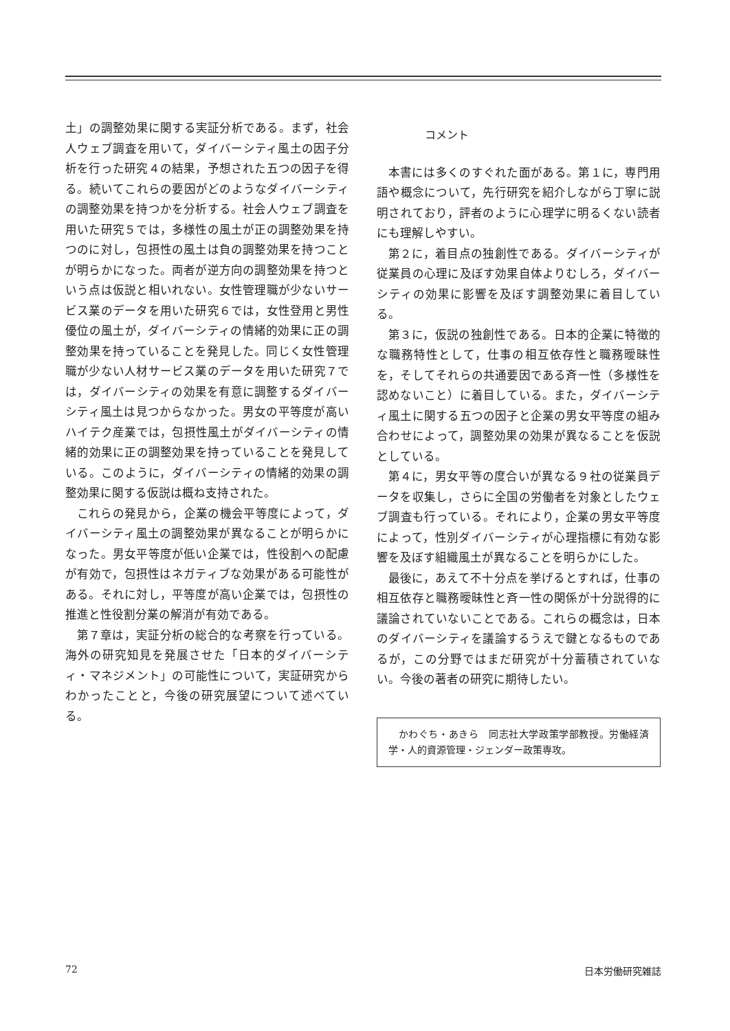土」の調整効果に関する実証分析である。まず，社会人ウェブ調査を用いて，ダイバーシティ風土の因子分析を行った研究４の結果，予想された五つの因子を得る。続いてこれらの要因がどのようなダイバーシティの調整効果を持つかを分析する。社会人ウェブ調査を用いた研究５では，多様性の風土が正の調整効果を持つのに対し，包摂性の風土は負の調整効果を持つことが明らかになった。両者が逆方向の調整効果を持つという点は仮説と相いれない。女性管理職が少ないサービス業のデータを用いた研究６では，女性登用と男性優位の風土が，ダイバーシティの情緒的効果に正の調整効果を持っていることを発見した。同じく女性管理職が少ない人材サービス業のデータを用いた研究７では，ダイバーシティの効果を有意に調整するダイバーシティ風土は見つからなかった。男女の平等度が高いハイテク産業では，包摂性風土がダイバーシティの情緒的効果に正の調整効果を持っていることを発見している。このように，ダイバーシティの情緒的効果の調整効果に関する仮説は概ね支持された。
これらの発見から，企業の機会平等度によって，ダイバーシティ風土の調整効果が異なることが明らかになった。男女平等度が低い企業では，性役割への配慮が有効で，包摂性はネガティブな効果がある可能性がある。それに対し，平等度が高い企業では，包摂性の推進と性役割分業の解消が有効である。
第７章は，実証分析の総合的な考察を行っている。海外の研究知見を発展させた「日本的ダイバーシティ・マネジメント」の可能性について，実証研究からわかったことと，今後の研究展望について述べている。
コメント
本書には多くのすぐれた面がある。第１に，専門用語や概念について，先行研究を紹介しながら丁寧に説明されており，評者のように心理学に明るくない読者にも理解しやすい。
第２に，着目点の独創性である。ダイバーシティが従業員の心理に及ぼす効果自体よりむしろ，ダイバーシティの効果に影響を及ぼす調整効果に着目している。
第３に，仮説の独創性である。日本的企業に特徴的な職務特性として，仕事の相互依存性と職務曖昧性を，そしてそれらの共通要因である斉一性（多様性を認めないこと）に着目している。また，ダイバーシティ風土に関する五つの因子と企業の男女平等度の組み合わせによって，調整効果の効果が異なることを仮説としている。
第４に，男女平等の度合いが異なる９社の従業員データを収集し，さらに全国の労働者を対象としたウェブ調査も行っている。それにより，企業の男女平等度によって，性別ダイバーシティが心理指標に有効な影響を及ぼす組織風土が異なることを明らかにした。
最後に，あえて不十分点を挙げるとすれば，仕事の相互依存と職務曖昧性と斉一性の関係が十分説得的に議論されていないことである。これらの概念は，日本のダイバーシティを議論するうえで鍵となるものであるが，この分野ではまだ研究が十分蓄積されていない。今後の著者の研究に期待したい。
　かわぐち・あきら　同志社大学政策学部教授。労働経済学・人的資源管理・ジェンダー政策専攻。
72 日本労働研究雑誌